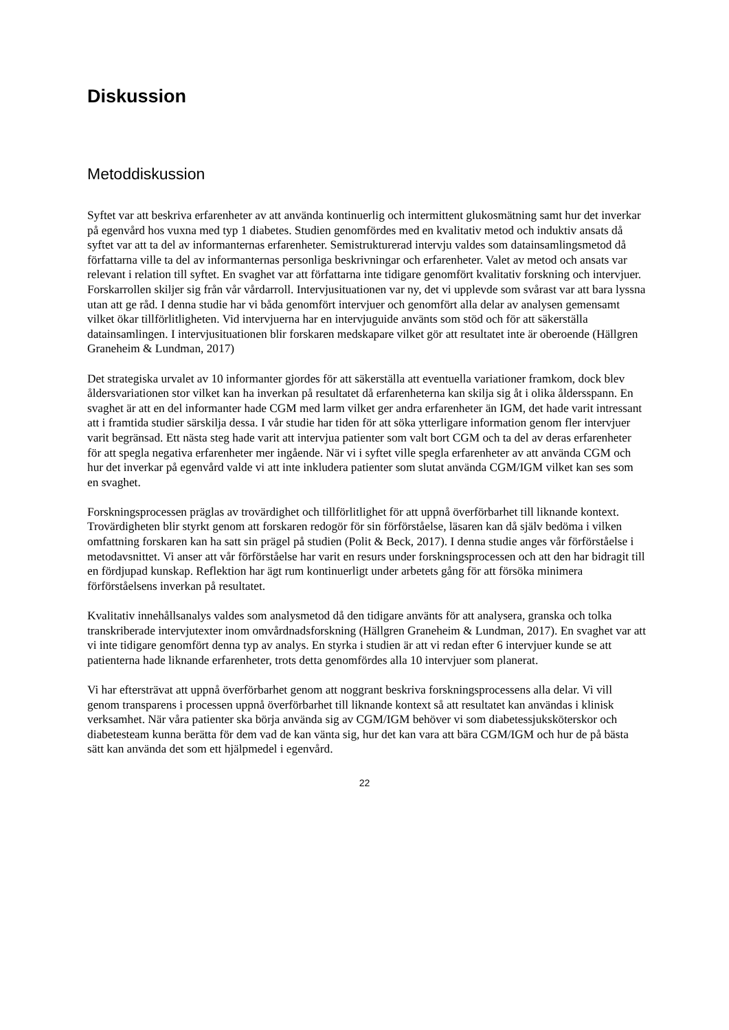Diskussion
Metoddiskussion
Syftet var att beskriva erfarenheter av att använda kontinuerlig och intermittent glukosmätning samt hur det inverkar på egenvård hos vuxna med typ 1 diabetes. Studien genomfördes med en kvalitativ metod och induktiv ansats då syftet var att ta del av informanternas erfarenheter. Semistrukturerad intervju valdes som datainsamlingsmetod då författarna ville ta del av informanternas personliga beskrivningar och erfarenheter. Valet av metod och ansats var relevant i relation till syftet. En svaghet var att författarna inte tidigare genomfört kvalitativ forskning och intervjuer. Forskarrollen skiljer sig från vår vårdarroll. Intervjusituationen var ny, det vi upplevde som svårast var att bara lyssna utan att ge råd. I denna studie har vi båda genomfört intervjuer och genomfört alla delar av analysen gemensamt vilket ökar tillförlitligheten. Vid intervjuerna har en intervjuguide använts som stöd och för att säkerställa datainsamlingen. I intervjusituationen blir forskaren medskapare vilket gör att resultatet inte är oberoende (Hällgren Graneheim & Lundman, 2017)
Det strategiska urvalet av 10 informanter gjordes för att säkerställa att eventuella variationer framkom, dock blev åldersvariationen stor vilket kan ha inverkan på resultatet då erfarenheterna kan skilja sig åt i olika åldersspann. En svaghet är att en del informanter hade CGM med larm vilket ger andra erfarenheter än IGM, det hade varit intressant att i framtida studier särskilja dessa. I vår studie har tiden för att söka ytterligare information genom fler intervjuer varit begränsad. Ett nästa steg hade varit att intervjua patienter som valt bort CGM och ta del av deras erfarenheter för att spegla negativa erfarenheter mer ingående. När vi i syftet ville spegla erfarenheter av att använda CGM och hur det inverkar på egenvård valde vi att inte inkludera patienter som slutat använda CGM/IGM vilket kan ses som en svaghet.
Forskningsprocessen präglas av trovärdighet och tillförlitlighet för att uppnå överförbarhet till liknande kontext. Trovärdigheten blir styrkt genom att forskaren redogör för sin förförståelse, läsaren kan då själv bedöma i vilken omfattning forskaren kan ha satt sin prägel på studien (Polit & Beck, 2017). I denna studie anges vår förförståelse i metodavsnittet. Vi anser att vår förförståelse har varit en resurs under forskningsprocessen och att den har bidragit till en fördjupad kunskap. Reflektion har ägt rum kontinuerligt under arbetets gång för att försöka minimera förförståelsens inverkan på resultatet.
Kvalitativ innehållsanalys valdes som analysmetod då den tidigare använts för att analysera, granska och tolka transkriberade intervjutexter inom omvårdnadsforskning (Hällgren Graneheim & Lundman, 2017). En svaghet var att vi inte tidigare genomfört denna typ av analys. En styrka i studien är att vi redan efter 6 intervjuer kunde se att patienterna hade liknande erfarenheter, trots detta genomfördes alla 10 intervjuer som planerat.
Vi har eftersträvat att uppnå överförbarhet genom att noggrant beskriva forskningsprocessens alla delar. Vi vill genom transparens i processen uppnå överförbarhet till liknande kontext så att resultatet kan användas i klinisk verksamhet. När våra patienter ska börja använda sig av CGM/IGM behöver vi som diabetessjuksköterskor och diabetesteam kunna berätta för dem vad de kan vänta sig, hur det kan vara att bära CGM/IGM och hur de på bästa sätt kan använda det som ett hjälpmedel i egenvård.
22